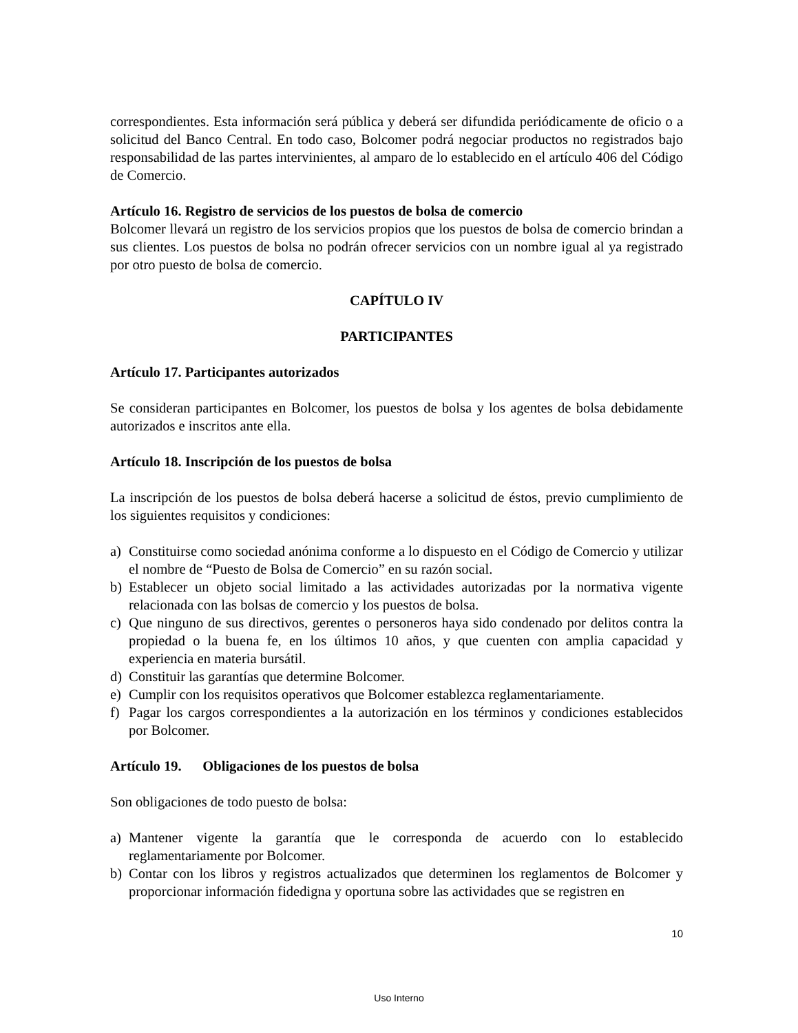correspondientes. Esta información será pública y deberá ser difundida periódicamente de oficio o a solicitud del Banco Central. En todo caso, Bolcomer podrá negociar productos no registrados bajo responsabilidad de las partes intervinientes, al amparo de lo establecido en el artículo 406 del Código de Comercio.
Artículo 16. Registro de servicios de los puestos de bolsa de comercio
Bolcomer llevará un registro de los servicios propios que los puestos de bolsa de comercio brindan a sus clientes. Los puestos de bolsa no podrán ofrecer servicios con un nombre igual al ya registrado por otro puesto de bolsa de comercio.
CAPÍTULO IV
PARTICIPANTES
Artículo 17. Participantes autorizados
Se consideran participantes en Bolcomer, los puestos de bolsa y los agentes de bolsa debidamente autorizados e inscritos ante ella.
Artículo 18. Inscripción de los puestos de bolsa
La inscripción de los puestos de bolsa deberá hacerse a solicitud de éstos, previo cumplimiento de los siguientes requisitos y condiciones:
a) Constituirse como sociedad anónima conforme a lo dispuesto en el Código de Comercio y utilizar el nombre de “Puesto de Bolsa de Comercio” en su razón social.
b) Establecer un objeto social limitado a las actividades autorizadas por la normativa vigente relacionada con las bolsas de comercio y los puestos de bolsa.
c) Que ninguno de sus directivos, gerentes o personeros haya sido condenado por delitos contra la propiedad o la buena fe, en los últimos 10 años, y que cuenten con amplia capacidad y experiencia en materia bursátil.
d) Constituir las garantías que determine Bolcomer.
e) Cumplir con los requisitos operativos que Bolcomer establezca reglamentariamente.
f) Pagar los cargos correspondientes a la autorización en los términos y condiciones establecidos por Bolcomer.
Artículo 19. Obligaciones de los puestos de bolsa
Son obligaciones de todo puesto de bolsa:
a) Mantener vigente la garantía que le corresponda de acuerdo con lo establecido reglamentariamente por Bolcomer.
b) Contar con los libros y registros actualizados que determinen los reglamentos de Bolcomer y proporcionar información fidedigna y oportuna sobre las actividades que se registren en
10
Uso Interno